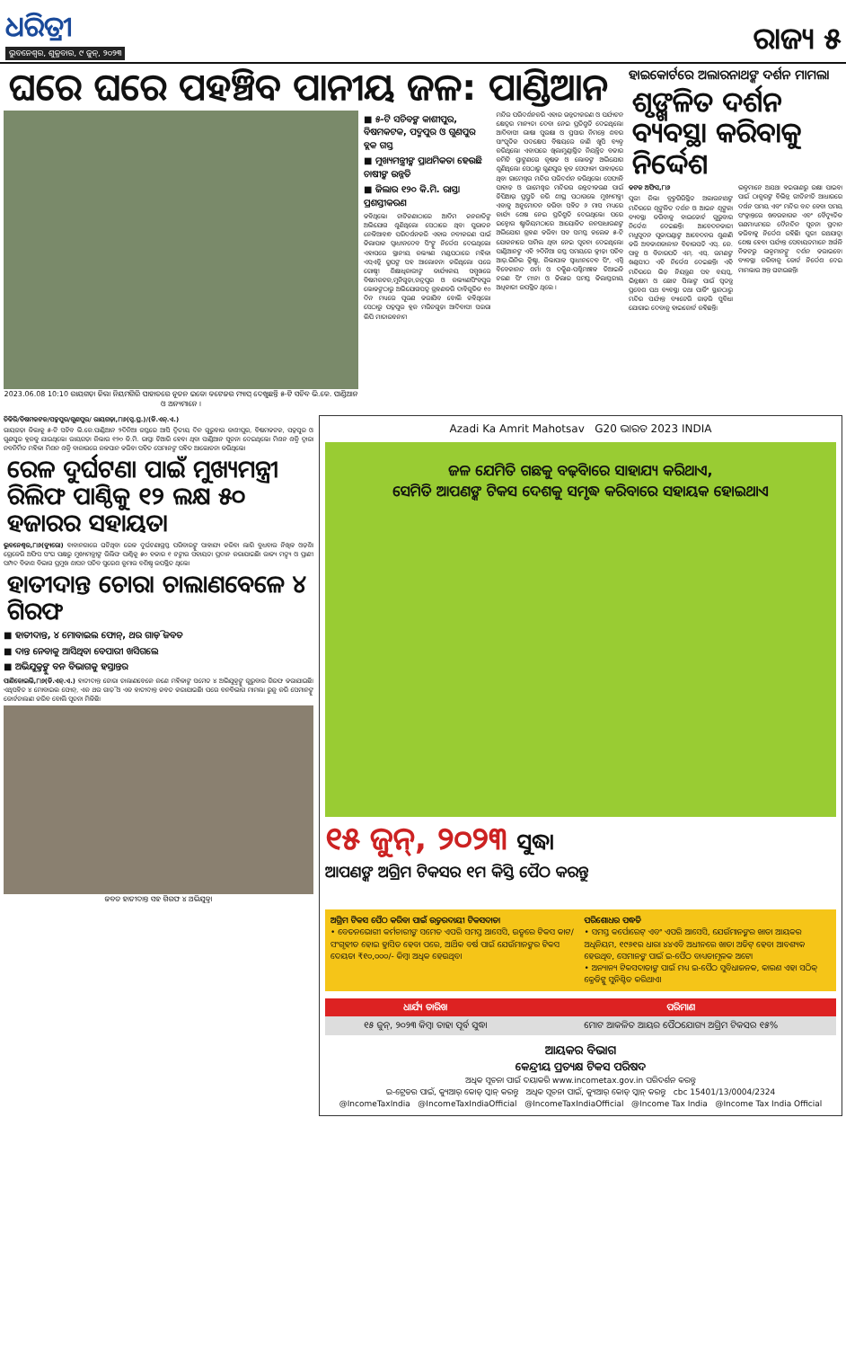ଧରିତ୍ରୀ
ଭୁବନେଶ୍ୱର, ଶୁକ୍ରବାର, ୯ ଜୁନ୍, ୨୦୨୩
ରାଜ୍ୟ ୫
ଘରେ ଘରେ ପହଞ୍ଚିବ ପାନୀୟ ଜଳ: ପାଣ୍ଡିଆନ
2023.06.08 10:10 ରାୟଗଡ଼ା ଜିଲା ନିୟମଗିରି ପାହାଡରେ ନୂତନ ଇକୋ କଟେଜର ମ୍ୟାପ୍ ଦେଖୁଛନ୍ତି ୫-ଟି ସଚିବ ଭି.କେ. ପାଣ୍ଡିଆନ ଓ ଅନ୍ୟମାନେ ।
■ ୫-ଟି ସଚିବଙ୍କ କାଶୀପୁର, ବିଷମକଟକ, ପଦ୍ମପୁର ଓ ଗୁଣପୁର ବ୍ଲକ ଗସ୍ତ
■ ମୁଖ୍ୟମନ୍ତ୍ରୀଙ୍କ ପ୍ରାଥମିକତା ହେଉଛି ଚାଷୀଙ୍କ ଉନ୍ନତି
■ ଜିଲାର ୧୨୦ କି.ମି. ରାସ୍ତା ପ୍ରଶସ୍ତୀକରଣ
କହିଥିଲେ। ଚାଟିକଣାଠାରେ ଆଦିମ ଜନଜାତିଙ୍କ ଅଭିଯୋଗ ଶୁଣିଥିଲେ। ସେଠାରେ ଥିବା ପୁରାତନ ନେଳିଆବନ୍ଧ ପରିଦର୍ଶନକରି ଏହାର ନବୀକରଣ ପାଇଁ ଜିଲାପାଳ ସ୍ୱାଧୀନଦେବ ସିଂଙ୍କୁ ନିର୍ଦ୍ଦେଶ ଦେଇଥିଲେ। ଏହାପରେ ସ୍ଥାନୀୟ କଲ୍ୟାଣ ମଣ୍ଡପଠାରେ ମହିଳା ଏସ୍ଏଚ୍ଜି ଗ୍ରୁପଙ୍କ ସହ ଆଲୋଚନା କରିଥିଲେ। ପରେ ଗୋଷ୍ଠୀ ଶିକ୍ଷାଧିକାରୀଙ୍କ କାର୍ଯ୍ୟାଳୟ ସମ୍ମୁଖରେ ବିଷମକଟକ,ମୁନିଗୁଡ଼ା,ଚନ୍ଦ୍ରପୁର ଓ କଲ୍ୟାଣସିଂହପୁର ଲୋକଙ୍କଠାରୁ ଅଭିଯୋଗପତ୍ର ଗ୍ରହଣକରି ଦାବିଗୁଡିକ ୧୦ ଦିନ ମଧ୍ୟରେ ପୂରଣ କରାଯିବ ବୋଲି କହିଥିଲେ। ସେଠାରୁ ପଦ୍ମପୁର ବ୍ଲକ ମରିଚଗୁଡ଼ା ଆଦିବାସୀ ସଉରା ଲିପି ମାତାରବନାମ
ମନ୍ଦିର ପରିଦର୍ଶନକରି ଏହାର ଉନ୍ନତୀକରଣ ଓ ପର୍ଯ୍ୟଟନ କ୍ଷେତ୍ରର ମାନ୍ୟତା ଦେବା ନେଇ ପ୍ରତିଶ୍ରୁତି ଦେଇଥିଲେ। ଆଦିବାସୀ ଭାଷା ସୁରକ୍ଷା ଓ ପ୍ରସାର ନିମନ୍ତେ ଶବର ସାଂସ୍କୃତିକ ପଦକ୍ଷେପ ବିଷୟରେ ଜାଣି ଖୁସି ବ୍ୟକ୍ତ କରିଥିଲେ। ଏହାପରେ ଖିଲାମୁଣ୍ଡାସ୍ଥିତ ନିୟନ୍ତ୍ରିତ ବଜାର କମିଟି ପ୍ରାଙ୍ଗଣରେ କୃଷକ ଓ ଲୋକଙ୍କ ଅଭିଯୋଗ ଶୁଣିଥିଲେ। ସେଠାରୁ ଗୁଣପୁର ବ୍ଲକ ସେଫାଳୀ ପାହାଡ଼ରେ ଥିବା ରାମେଶ୍ୱର ମନ୍ଦିର ପରିଦର୍ଶନ କରିଥିଲେ। ସେଫାଳି ପାହାଡ଼ ଓ ରାମେଶ୍ୱର ମନ୍ଦିରର ଉନ୍ନତୀକରଣ ପାଇଁ ଡିପିଆର୍ ପ୍ରସ୍ତୁତି କରି ଶୀଘ୍ର ପଠାଗଲେ ମୁଖ୍ୟମନ୍ତ୍ରୀ ଏହାକୁ ଅନୁମୋଦନ କରିବା ସହିତ ୬ ମାସ ମଧ୍ୟରେ କାର୍ଯ୍ୟ ଶେଷ ନେଇ ପ୍ରତିଶ୍ରୁତି ଦେଇଥିଲେ। ପରେ ଇନ୍ଡୋର ଷ୍ଟାଡିୟମଠାରେ ଆୟୋଜିତ ଜନସାଧାରଣଙ୍କ ଅଭିଯୋଗ ଗ୍ରହଣ କରିବା ସହ ସମସ୍ତ କଲେଜ ୫-ଟି ଯୋଜନାରେ ସାମିଲ ଥିବା ନେଇ ସୂଚନା ଦେଇଥିଲେ। ପାଣ୍ଡିଆନଙ୍କ ଏହି ୨ଦିନିଆ ଗସ୍ତ ସମୟରେ କ୍ରୀଡ଼ା ସଚିବ ଆର୍.ଭିନିଲ କ୍ରିଷ୍ଣା, ଜିଲାପାଳ ସ୍ୱାଧୀନଦେବ ସିଂ, ଏସ୍ପି ବିବେକାନନ୍ଦ ଶର୍ମା ଓ ଦକ୍ଷିଣ-ପଶ୍ଚିମାଞ୍ଚଳ ଡିଆଇଜି ଚରଣ ସିଂ ମୀନା ଓ ଜିଲାର ସମସ୍ତ ଜିଲାସ୍ତରୀୟ ଅଧିକାରୀ ଉପସ୍ଥିତ ଥିଲେ ।
ହାଇକୋର୍ଟରେ ଅଲାରନାଥଙ୍କ ଦର୍ଶନ ମାମଲା
ଶୃଙ୍ଖଳିତ ଦର୍ଶନ ବ୍ୟବସ୍ଥା କରିବାକୁ ନିର୍ଦ୍ଦେଶ
କଟକ ଅଫିସ,୮।୬
ପୁରୀ ଜିଲା ବ୍ରହ୍ମଗିରିସ୍ଥିତ ଅଲାରନାଥଙ୍କ ମନ୍ଦିରରେ ଶୃଙ୍ଖଳିତ ଦର୍ଶନ ଓ ଆଇନ ଶୃଙ୍ଖଳା ବ୍ୟବସ୍ଥା କରିବାକୁ ହାଇକୋର୍ଟ ଗୁରୁବାର ନିର୍ଦ୍ଦେଶ ଦେଇଛନ୍ତି। ଆବେଦନକାରୀ ମଧୁସୂଦନ ପୂଜାପଣ୍ଡାଙ୍କ ଆବେଦନର ଶୁଣାଣି କରି ଅବକାଶକାଳୀନ ବିଚାରପତି ଏସ୍. କେ. ସାହୁ ଓ ବିଚାରପତି ଏମ୍. ଏସ୍. ରମଣଙ୍କ ଖଣ୍ଡପୀଠ ଏହି ନିର୍ଦ୍ଦେଶ ଦେଇଛନ୍ତି। ଏହି ମନ୍ଦିରରେ ଭିଡ଼ ନିୟନ୍ତ୍ରଣ ସହ ବୟସ୍କ, ଭିନ୍ନକ୍ଷମ ଓ ଛୋଟ ପିଲାଙ୍କ ପାଇଁ ସ୍ୱତନ୍ତ୍ର ପ୍ରବେଶ ପଥ ବ୍ୟବସ୍ଥା ତଥା ପାର୍କିଂ ସ୍ଥାନଠାରୁ ମନ୍ଦିର ପର୍ଯ୍ୟନ୍ତ ବ୍ୟାଟେରି ଗାଡ଼ିର ସୁବିଧା ଯୋଗାଇ ଦେବାକୁ ହାଇକୋର୍ଟ କହିଛନ୍ତି।
ଭକ୍ତମାନେ ଅଯଥା ହଇରାଣରୁ ରକ୍ଷା ପାଇବା ପାଇଁ ଠାକୁରଙ୍କ ବିଭିନ୍ନ ରୀତିନୀତି ଆଧାରରେ ଦର୍ଶନ ସମୟ ଏବଂ ମନ୍ଦିର ବନ୍ଦ ହେବା ସମୟ ସଂକ୍ରାନ୍ତରେ ଖବରକାଗଜ ଏବଂ ବୈଦ୍ୟୁତିକ ଗଣମାଧ୍ୟମରେ ଦୈନନ୍ଦିନ ସୂଚନା ପ୍ରଦାନ କରିବାକୁ ନିର୍ଦ୍ଦେଶ ରହିଛି। ପୁରୀ ରଥଯାତ୍ରା ଶେଷ ହେବା ପର୍ଯ୍ୟନ୍ତ ସେବାୟତମାନେ ଅର୍ଗଳି ନିକଟରୁ ଭକ୍ତମାନଙ୍କୁ ଦର୍ଶନ କରାଇବେ। ବ୍ୟବସ୍ଥା କରିବାକୁ କୋର୍ଟ ନିର୍ଦ୍ଦେଶ ଦେଇ ମାମଲାର ଅନ୍ତ ଘଟାଇଛନ୍ତି।
ଚିକିରି/ବିଷମକଟକ/ପଦ୍ମପୁର/ଗୁଣପୁର/ ରାୟଗଡ଼ା,୮।୬(ସ୍ୱ.ପ୍ର.)/(ଡି.ଏନ୍.ଏ.)
ରାୟଗଡ଼ା ଜିଲାକୁ ୫-ଟି ସଚିବ ଭି.କେ.ପାଣ୍ଡିଆନ ୨ଦିନିଆ ଗସ୍ତରେ ଆସି ଦ୍ୱିତୀୟ ଦିନ ଗୁରୁବାର କାଶୀପୁର, ବିଷମକଟକ, ପଦ୍ମପୁର ଓ ଗୁଣପୁର ବ୍ଲକକୁ ଯାଇଥିଲେ। ରାୟଗଡ଼ା ଜିଲାର ୧୨୦ କି.ମି. ରାସ୍ତା ଚିଆରି ହେବ। ଥିବା ପାଣ୍ଡିଆନ ସୂଚନା ଦେଇଥିଲେ। ମିଶନ ଶକ୍ତି ଦ୍ୱାରା ନବନିର୍ମିତ ମହିଳା ମିଶନ ଶକ୍ତି ବାଜାରରେ ଜଳପାନ କରିବା ସହିତ ସେମାନଙ୍କ ସହିତ ଆଲୋଚନା କରିଥିଲେ।
ରେଳ ଦୁର୍ଘଟଣା ପାଇଁ ମୁଖ୍ୟମନ୍ତ୍ରୀ ରିଲିଫ ପାଣ୍ଠିକୁ ୧୨ ଲକ୍ଷ ୫୦ ହଜାରର ସହାୟତା
ଭୁବନେଶ୍ୱର,୮।୬(ବ୍ୟୁରୋ) ବାହାନଗାରେ ଘଟିଥିବା ରେଳ ଦୁର୍ଘଟଣାଗ୍ରସ୍ତ ପରିବାରଙ୍କୁ ସାହାଯ୍ୟ କରିବା ଲାଗି ବୁଧବାର ନିଖିଳ ଓଡ଼ିଶା ଗ୍ରେଜେରି ଅଫିସ ସଂଘ ପକ୍ଷରୁ ମୁଖ୍ୟମନ୍ତ୍ରୀଙ୍କ ରିଲିଫ ପାଣ୍ଠିକୁ ୫୦ ହଜାର ୧ ଟଙ୍କାର ସହାୟତା ପ୍ରଦାନ କରାଯାଇଛି। ରାଜ୍ୟ ମତ୍ସ୍ୟ ଓ ପ୍ରାଣୀ ସମ୍ପଦ ବିକାଶ ବିଭାଗ ପ୍ରମୁଖ ଶାସନ ସଚିବ ସୁରେଶ କୁମାର ବଶିଷ୍ଠ ଉପସ୍ଥିତ ଥିଲେ।
ହାତୀଦାନ୍ତ ଚୋରା ଚାଲାଣବେଳେ ୪ ଗିରଫ
■ ହାତୀଦାନ୍ତ, ୪ ମୋବାଇଲ ଫୋନ୍, ଥର ଗାଡ଼ି ଜବତ
■ ଦାନ୍ତ ନେବାକୁ ଆସିଥିବା ବେପାରୀ ଖସିଗଲେ
■ ଅଭିଯୁକ୍ତଙ୍କୁ ବନ ବିଭାଗକୁ ହସ୍ତାନ୍ତର
ପାଣିକୋଇଲି,୮।୬(ଡି.ଏନ୍.ଏ.) ହାତୀଦାନ୍ତ ଚୋରା ଚାଲାଣବେଳେ ଜଣେ ମହିଳାଙ୍କ ସମେତ ୪ ଅଭିଯୁକ୍ତଙ୍କୁ ଗୁରୁବାର ଗିରଫ କରାଯାଇଛି। ଏଥିସହିତ ୪ ମୋବାଇଲ ଫୋନ୍, ଏକ ଥର ଗାଡ଼ି ଓ ଏକ ହାତୀଦାନ୍ତ ଜବତ କରାଯାଇଛି। ପରେ ବନବିଭାଗ ମାମଲା ରୁଜୁ କରି ସେମାନଙ୍କୁ କୋର୍ଟଚାଲାଣ କରିବ ବୋଲି ସୂଚନା ମିଳିଛି।
ଜବତ ହାତୀଦାନ୍ତ ସହ ଗିରଫ ୪ ଅଭିଯୁକ୍ତ।
Azadi Ka Amrit Mahotsav G20 ଭାରତ 2023 INDIA
ଜଳ ଯେମିତି ଗଛକୁ ବଢ଼ିବାରେ ସାହାଯ୍ୟ କରିଥାଏ,
ସେମିତି ଆପଣଙ୍କ ଟିକସ ଦେଶକୁ ସମୃଦ୍ଧ କରିବାରେ ସହାୟକ ହୋଇଥାଏ
୧୫ ଜୁନ୍, ୨୦୨୩ ସୁଦ୍ଧା
ଆପଣଙ୍କ ଅଗ୍ରିମ ଟିକସର ୧ମ କିସ୍ତି ପୈଠ କରନ୍ତୁ
ଅଗ୍ରିମ ଟିକସ ପୈଠ କରିବା ପାଇଁ ଉତ୍ତରଦାୟୀ ଟିକସଦାତା
• ବେତନଭୋଗୀ କର୍ମଚାରୀଙ୍କ ସମେତ ଏପରି ସମସ୍ତ ଆସେସି, ଉତ୍ସରେ ଟିକସ କାଟ/ସଂଗୃହୀତ ହୋଇ ହ୍ରାସିତ ହେବା ପରେ, ଆର୍ଥିକ ବର୍ଷ ପାଇଁ ଯେଉଁମାନଙ୍କର ଟିକସ ଦେୟତା ₹୧୦,୦୦୦/- କିମ୍ବା ଅଧିକ ହେଉଥିବ।
ପରିଶୋଧର ପଦ୍ଧତି
• ସମସ୍ତ କର୍ପୋରେଟ୍ ଏବଂ ଏପରି ଆସେସି, ଯେଉଁମାନଙ୍କର ଖାତା ଆୟକର ଅଧିନିୟମ, ୧୯୬୧ର ଧାରା ୪୪ଏବି ଅଧୀନରେ ଖାତା ଅଡିଟ୍ ହେବା ଆବଶ୍ୟକ ହେଉଥିବ, ସେମାନଙ୍କ ପାଇଁ ଇ-ପୈଠ ବାଧ୍ୟତାମୂଳକ ଅଟେ।
• ଅନ୍ୟାନ୍ୟ ଟିକସଦାତାଙ୍କ ପାଇଁ ମଧ୍ୟ ଇ-ପୈଠ ସୁବିଧାଜନକ, କାରଣ ଏହା ସଠିକ୍ କ୍ରେଡିଟ୍କୁ ସୁନିଶ୍ଚିତ କରିଥାଏ।
| ଧାର୍ଯ୍ୟ ତାରିଖ | ପରିମାଣ |
| --- | --- |
| ୧୫ ଜୁନ୍, ୨୦୨୩ କିମ୍ବା ତାହା ପୂର୍ବ ସୁଦ୍ଧା | ମୋଟ ଆକଳିତ ଆୟର ପୈଠଯୋଗ୍ୟ ଅଗ୍ରିମ ଟିକସର ୧୫% |
ଆୟକର ବିଭାଗ
କେନ୍ଦ୍ରୀୟ ପ୍ରତ୍ୟକ୍ଷ ଟିକସ ପରିଷଦ
ଅଧିକ ସୂଚନା ପାଇଁ ଦୟାକରି www.incometax.gov.in ପରିଦର୍ଶନ କରନ୍ତୁ
ଇ-ଟ୍ରେଡର ପାଇଁ, କ୍ୟୁଆର୍ କୋଡ୍ ସ୍କାନ୍ କରନ୍ତୁ ଅଧିକ ସୂଚନା ପାଇଁ, କ୍ୟୁଆର୍ କୋଡ୍ ସ୍କାନ୍ କରନ୍ତୁ cbc 15401/13/0004/2324
@IncomeTaxIndia @IncomeTaxIndiaOfficial @IncomeTaxIndiaOfficial @Income Tax India @Income Tax India Official